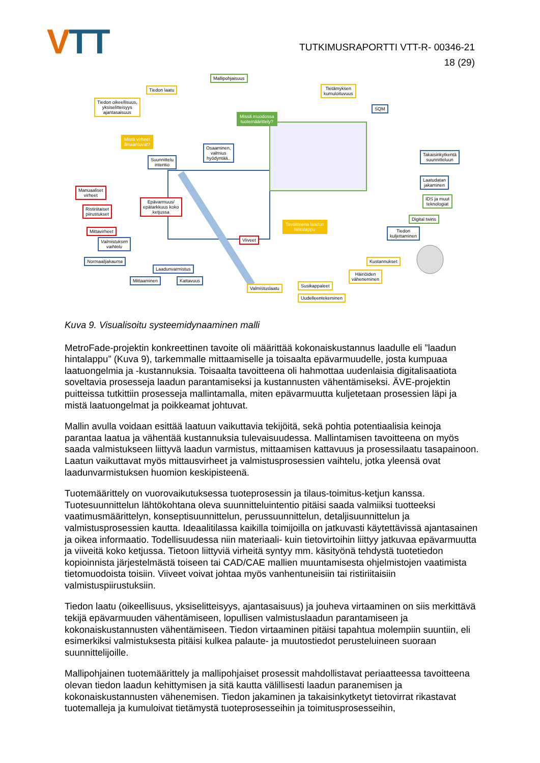VTT
TUTKIMUSRAPORTTI VTT-R- 00346-21
18 (29)
Mallipohjaisuus
Tiedon laatu
Tietämyksen
kumuloituvuus
Tiedon oikeellisuus,
yksiselitteisyys
ajantasaisuus
SQM
Missä muodossa
tuotemäärittely?
Mistä virheet
ilmaantuvat?
Osaaminen,
valmius
hyödyntää..
Suunnittelu
intentio
Takaisinkytkentä
suunnitteluun
Laatudatan
jakaminen
Manuaaliset
virheet
Epävarmuus/
epätarkkuus koko
ketjussa
Ristiriitaiset
piirustukset
IDS ja muut
teknologiat
Digital twins
Tavoitteena laadun
hintalappu
Mittavirheet
Tiedon
kuljettaminen
Viiveet
Valmistuksen
vaihtelu
Normaalijakauma Kustannukset
Laadunvarmistus
Häiriöiden
väheneminen
Mittaaminen Kattavuus
Susikappaleet
Valmistuslaatu
Uudelleentekeminen
Kuva 9. Visualisoitu systeemidynaaminen malli
MetroFade-projektin konkreettinen tavoite oli määrittää kokonaiskustannus laadulle eli ”laadun hintalappu” (Kuva 9), tarkemmalle mittaamiselle ja toisaalta epävarmuudelle, josta kumpuaa laatuongelmia ja -kustannuksia. Toisaalta tavoitteena oli hahmottaa uudenlaisia digitalisaatiota soveltavia prosesseja laadun parantamiseksi ja kustannusten vähentämiseksi. ÄVE-projektin puitteissa tutkittiin prosesseja mallintamalla, miten epävarmuutta kuljetetaan prosessien läpi ja mistä laatuongelmat ja poikkeamat johtuvat.
Mallin avulla voidaan esittää laatuun vaikuttavia tekijöitä, sekä pohtia potentiaalisia keinoja parantaa laatua ja vähentää kustannuksia tulevaisuudessa. Mallintamisen tavoitteena on myös saada valmistukseen liittyvä laadun varmistus, mittaamisen kattavuus ja prosessilaatu tasapainoon. Laatun vaikuttavat myös mittausvirheet ja valmistusprosessien vaihtelu, jotka yleensä ovat laadunvarmistuksen huomion keskipisteenä.
Tuotemäärittely on vuorovaikutuksessa tuoteprosessin ja tilaus-toimitus-ketjun kanssa. Tuotesuunnittelun lähtökohtana oleva suunnitteluintentio pitäisi saada valmiiksi tuotteeksi vaatimusmäärittelyn, konseptisuunnittelun, perussuunnittelun, detaljisuunnittelun ja valmistusprosessien kautta. Ideaalitilassa kaikilla toimijoilla on jatkuvasti käytettävissä ajantasainen ja oikea informaatio. Todellisuudessa niin materiaali- kuin tietovirtoihin liittyy jatkuvaa epävarmuutta ja viiveitä koko ketjussa. Tietoon liittyviä virheitä syntyy mm. käsityönä tehdystä tuotetiedon kopioinnista järjestelmästä toiseen tai CAD/CAE mallien muuntamisesta ohjelmistojen vaatimista tietomuodoista toisiin. Viiveet voivat johtaa myös vanhentuneisiin tai ristiriitaisiin valmistuspiirustuksiin.
Tiedon laatu (oikeellisuus, yksiselitteisyys, ajantasaisuus) ja jouheva virtaaminen on siis merkittävä tekijä epävarmuuden vähentämiseen, lopullisen valmistuslaadun parantamiseen ja kokonaiskustannusten vähentämiseen. Tiedon virtaaminen pitäisi tapahtua molempiin suuntiin, eli esimerkiksi valmistuksesta pitäisi kulkea palaute- ja muutostiedot perusteluineen suoraan suunnittelijoille.
Mallipohjainen tuotemäärittely ja mallipohjaiset prosessit mahdollistavat periaatteessa tavoitteena olevan tiedon laadun kehittymisen ja sitä kautta välillisesti laadun paranemisen ja kokonaiskustannusten vähenemisen. Tiedon jakaminen ja takaisinkytketyt tietovirrat rikastavat tuotemalleja ja kumuloivat tietämystä tuoteprosesseihin ja toimitusprosesseihin,